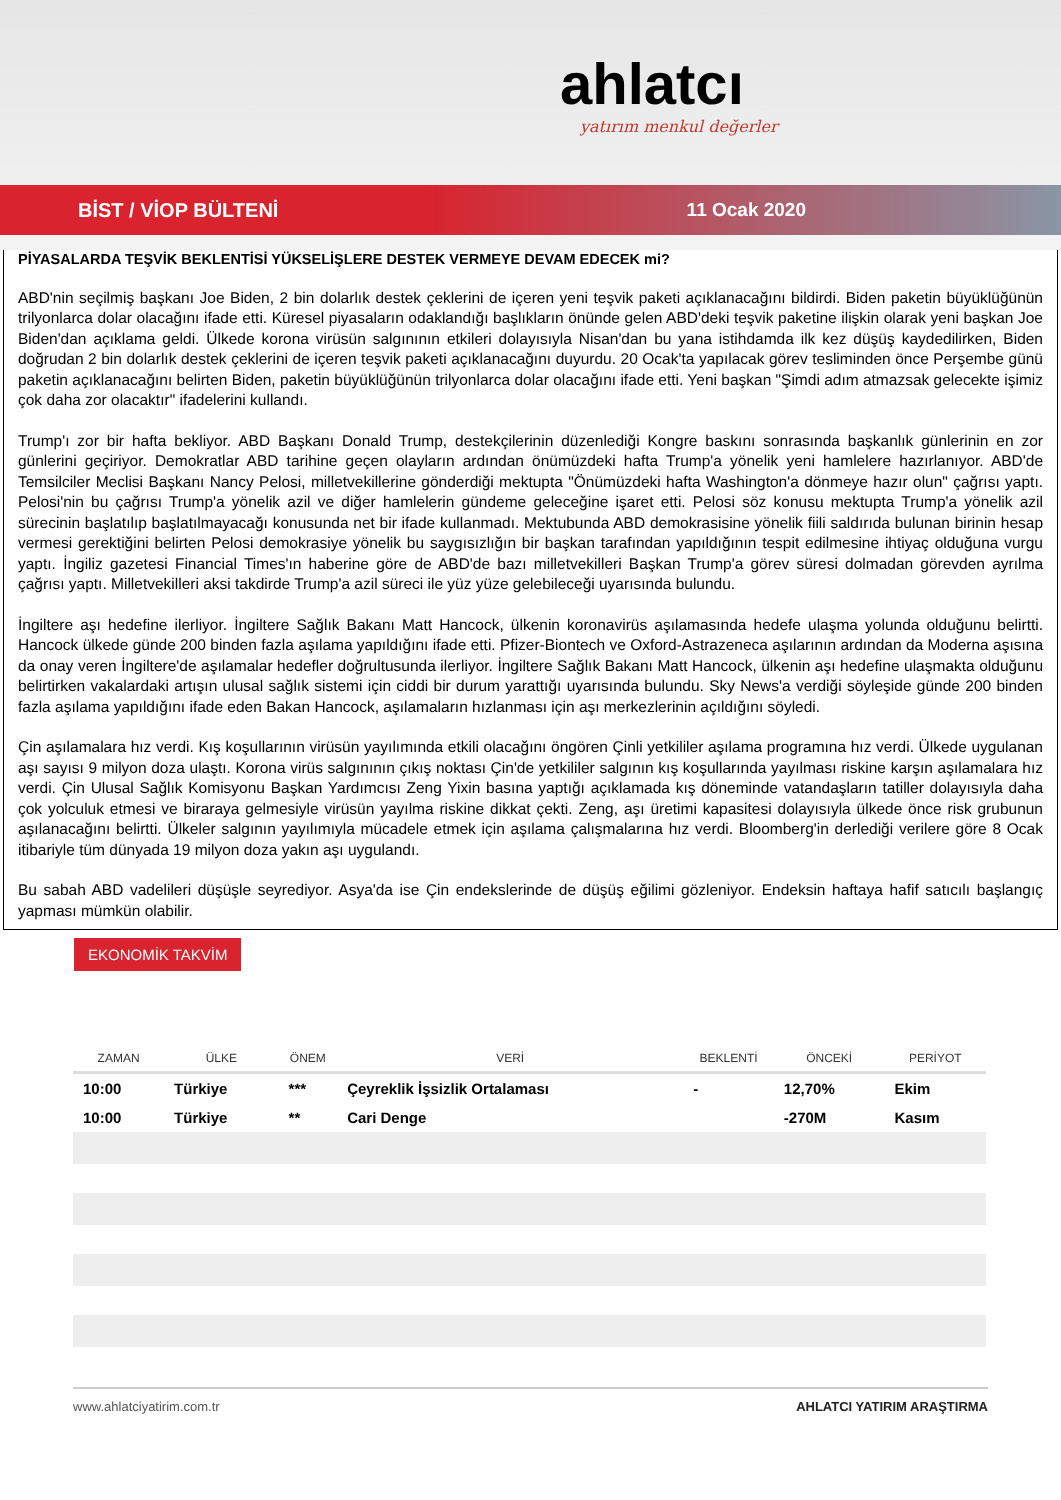ahlatcı
yatırım menkul değerler
BİST / VİOP BÜLTENİ 11 Ocak 2020
PİYASALARDA TEŞVİK BEKLENTİSİ YÜKSELİŞLERE DESTEK VERMEYE DEVAM EDECEK mi?
ABD'nin seçilmiş başkanı Joe Biden, 2 bin dolarlık destek çeklerini de içeren yeni teşvik paketi açıklanacağını bildirdi. Biden paketin büyüklüğünün trilyonlarca dolar olacağını ifade etti. Küresel piyasaların odaklandığı başlıkların önünde gelen ABD'deki teşvik paketine ilişkin olarak yeni başkan Joe Biden'dan açıklama geldi. Ülkede korona virüsün salgınının etkileri dolayısıyla Nisan'dan bu yana istihdamda ilk kez düşüş kaydedilirken, Biden doğrudan 2 bin dolarlık destek çeklerini de içeren teşvik paketi açıklanacağını duyurdu. 20 Ocak'ta yapılacak görev tesliminden önce Perşembe günü paketin açıklanacağını belirten Biden, paketin büyüklüğünün trilyonlarca dolar olacağını ifade etti. Yeni başkan "Şimdi adım atmazsak gelecekte işimiz çok daha zor olacaktır" ifadelerini kullandı.
Trump'ı zor bir hafta bekliyor. ABD Başkanı Donald Trump, destekçilerinin düzenlediği Kongre baskını sonrasında başkanlık günlerinin en zor günlerini geçiriyor. Demokratlar ABD tarihine geçen olayların ardından önümüzdeki hafta Trump'a yönelik yeni hamlelere hazırlanıyor. ABD'de Temsilciler Meclisi Başkanı Nancy Pelosi, milletvekillerine gönderdiği mektupta "Önümüzdeki hafta Washington'a dönmeye hazır olun" çağrısı yaptı. Pelosi'nin bu çağrısı Trump'a yönelik azil ve diğer hamlelerin gündeme geleceğine işaret etti. Pelosi söz konusu mektupta Trump'a yönelik azil sürecinin başlatılıp başlatılmayacağı konusunda net bir ifade kullanmadı. Mektubunda ABD demokrasisine yönelik fiili saldırıda bulunan birinin hesap vermesi gerektiğini belirten Pelosi demokrasiye yönelik bu saygısızlığın bir başkan tarafından yapıldığının tespit edilmesine ihtiyaç olduğuna vurgu yaptı. İngiliz gazetesi Financial Times'ın haberine göre de ABD'de bazı milletvekilleri Başkan Trump'a görev süresi dolmadan görevden ayrılma çağrısı yaptı. Milletvekilleri aksi takdirde Trump'a azil süreci ile yüz yüze gelebileceği uyarısında bulundu.
İngiltere aşı hedefine ilerliyor. İngiltere Sağlık Bakanı Matt Hancock, ülkenin koronavirüs aşılamasında hedefe ulaşma yolunda olduğunu belirtti. Hancock ülkede günde 200 binden fazla aşılama yapıldığını ifade etti. Pfizer-Biontech ve Oxford-Astrazeneca aşılarının ardından da Moderna aşısına da onay veren İngiltere'de aşılamalar hedefler doğrultusunda ilerliyor. İngiltere Sağlık Bakanı Matt Hancock, ülkenin aşı hedefine ulaşmakta olduğunu belirtirken vakalardaki artışın ulusal sağlık sistemi için ciddi bir durum yarattığı uyarısında bulundu. Sky News'a verdiği söyleşide günde 200 binden fazla aşılama yapıldığını ifade eden Bakan Hancock, aşılamaların hızlanması için aşı merkezlerinin açıldığını söyledi.
Çin aşılamalara hız verdi. Kış koşullarının virüsün yayılımında etkili olacağını öngören Çinli yetkililer aşılama programına hız verdi. Ülkede uygulanan aşı sayısı 9 milyon doza ulaştı. Korona virüs salgınının çıkış noktası Çin'de yetkililer salgının kış koşullarında yayılması riskine karşın aşılamalara hız verdi. Çin Ulusal Sağlık Komisyonu Başkan Yardımcısı Zeng Yixin basına yaptığı açıklamada kış döneminde vatandaşların tatiller dolayısıyla daha çok yolculuk etmesi ve biraraya gelmesiyle virüsün yayılma riskine dikkat çekti. Zeng, aşı üretimi kapasitesi dolayısıyla ülkede önce risk grubunun aşılanacağını belirtti. Ülkeler salgının yayılımıyla mücadele etmek için aşılama çalışmalarına hız verdi. Bloomberg'in derlediği verilere göre 8 Ocak itibariyle tüm dünyada 19 milyon doza yakın aşı uygulandı.
Bu sabah ABD vadelileri düşüşle seyrediyor. Asya'da ise Çin endekslerinde de düşüş eğilimi gözleniyor. Endeksin haftaya hafif satıcılı başlangıç yapması mümkün olabilir.
EKONOMİK TAKVİM
| ZAMAN | ÜLKE | ÖNEM | VERİ | BEKLENTİ | ÖNCEKİ | PERİYOT |
| --- | --- | --- | --- | --- | --- | --- |
| 10:00 | Türkiye | *** | Çeyreklik İşsizlik Ortalaması | - | 12,70% | Ekim |
| 10:00 | Türkiye | ** | Cari Denge | | -270M | Kasım |
www.ahlatciyatirim.com.tr AHLATCI YATIRIM ARAŞTIRMA